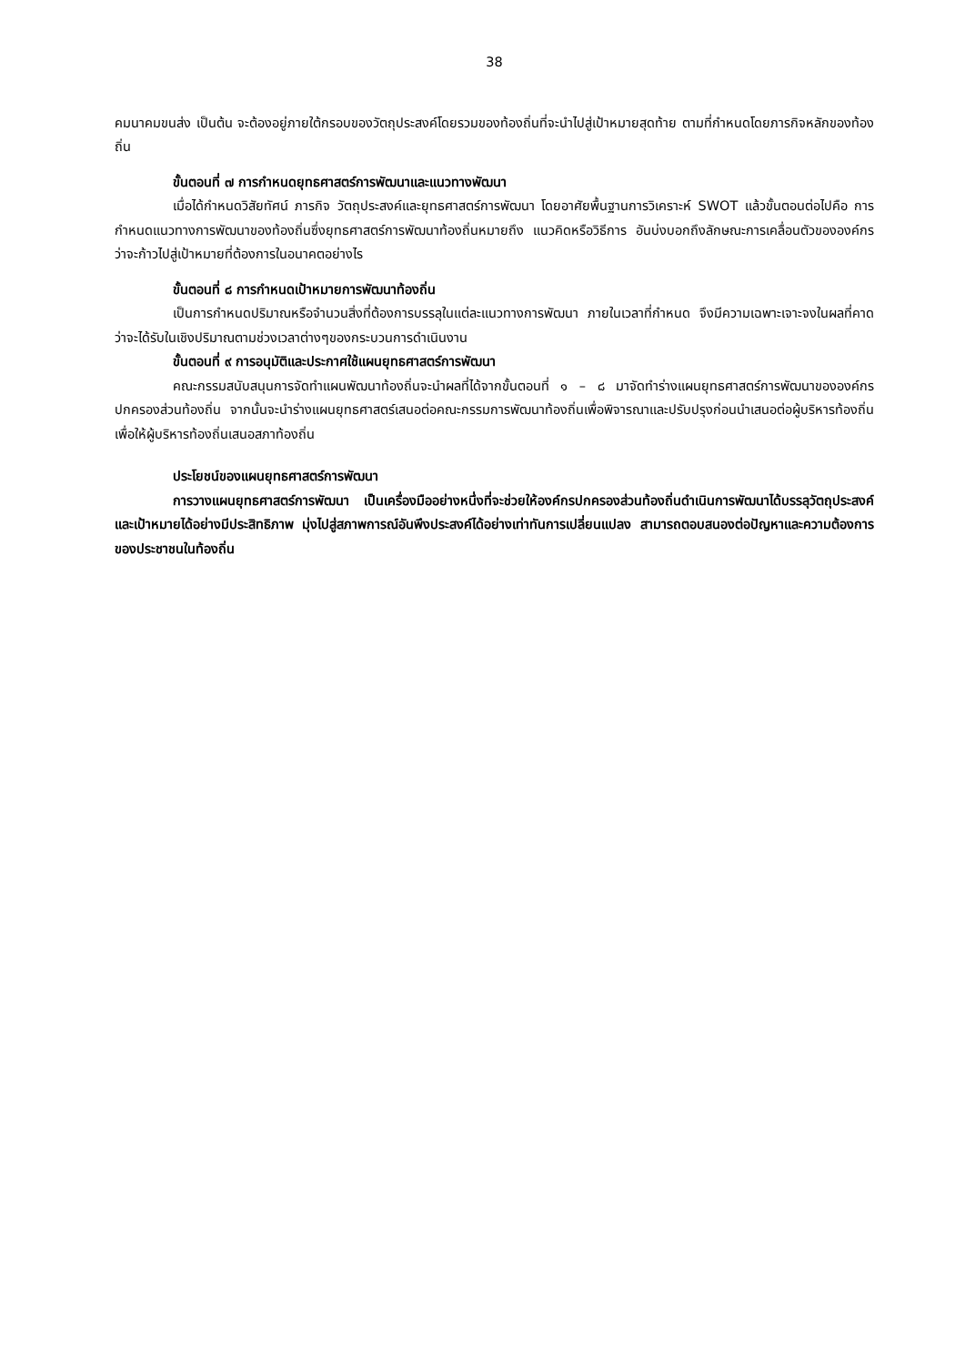38
คมนาคมขนส่ง เป็นต้น จะต้องอยู่ภายใต้กรอบของวัตถุประสงค์โดยรวมของท้องถิ่นที่จะนำไปสู่เป้าหมายสุดท้าย ตามที่กำหนดโดยภารกิจหลักของท้องถิ่น
ขั้นตอนที่ ๗ การกำหนดยุทธศาสตร์การพัฒนาและแนวทางพัฒนา
เมื่อได้กำหนดวิสัยทัศน์ ภารกิจ วัตถุประสงค์และยุทธศาสตร์การพัฒนา โดยอาศัยพื้นฐานการวิเคราะห์ SWOT แล้วขั้นตอนต่อไปคือ การกำหนดแนวทางการพัฒนาของท้องถิ่นซึ่งยุทธศาสตร์การพัฒนาท้องถิ่นหมายถึง แนวคิดหรือวิธีการ อันบ่งบอกถึงลักษณะการเคลื่อนตัวขององค์กรว่าจะก้าวไปสู่เป้าหมายที่ต้องการในอนาคตอย่างไร
ขั้นตอนที่ ๘ การกำหนดเป้าหมายการพัฒนาท้องถิ่น
เป็นการกำหนดปริมาณหรือจำนวนสิ่งที่ต้องการบรรลุในแต่ละแนวทางการพัฒนา ภายในเวลาที่กำหนด จึงมีความเฉพาะเจาะจงในผลที่คาดว่าจะได้รับในเชิงปริมาณตามช่วงเวลาต่างๆของกระบวนการดำเนินงาน
ขั้นตอนที่ ๙ การอนุมัติและประกาศใช้แผนยุทธศาสตร์การพัฒนา
คณะกรรมสนับสนุนการจัดทำแผนพัฒนาท้องถิ่นจะนำผลที่ได้จากขั้นตอนที่ ๑ – ๘ มาจัดทำร่างแผนยุทธศาสตร์การพัฒนาขององค์กรปกครองส่วนท้องถิ่น จากนั้นจะนำร่างแผนยุทธศาสตร์เสนอต่อคณะกรรมการพัฒนาท้องถิ่นเพื่อพิจารณาและปรับปรุงก่อนนำเสนอต่อผู้บริหารท้องถิ่น เพื่อให้ผู้บริหารท้องถิ่นเสนอสภาท้องถิ่น
ประโยชน์ของแผนยุทธศาสตร์การพัฒนา
การวางแผนยุทธศาสตร์การพัฒนา เป็นเครื่องมืออย่างหนึ่งที่จะช่วยให้องค์กรปกครองส่วนท้องถิ่นดำเนินการพัฒนาได้บรรลุวัตถุประสงค์และเป้าหมายได้อย่างมีประสิทธิภาพ มุ่งไปสู่สภาพการณ์อันพึงประสงค์ได้อย่างเท่าทันการเปลี่ยนแปลง สามารถตอบสนองต่อปัญหาและความต้องการของประชาชนในท้องถิ่น